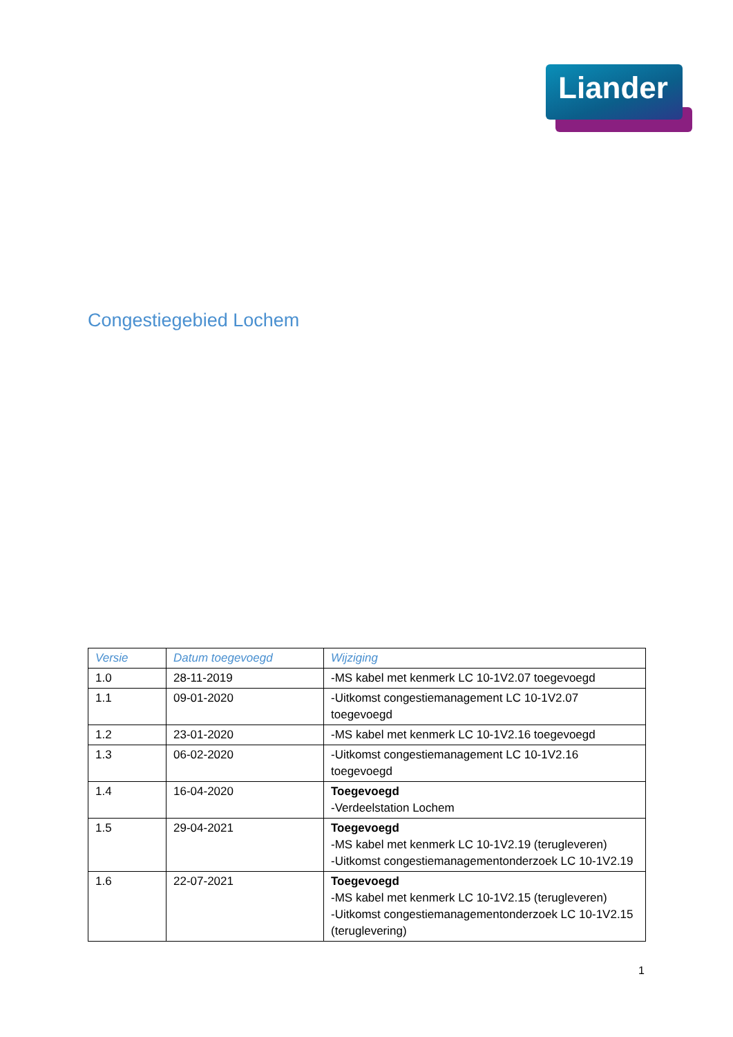Liander
Congestiegebied Lochem
| Versie | Datum toegevoegd | Wijziging |
| --- | --- | --- |
| 1.0 | 28-11-2019 | -MS kabel met kenmerk LC 10-1V2.07 toegevoegd |
| 1.1 | 09-01-2020 | -Uitkomst congestiemanagement LC 10-1V2.07 toegevoegd |
| 1.2 | 23-01-2020 | -MS kabel met kenmerk LC 10-1V2.16 toegevoegd |
| 1.3 | 06-02-2020 | -Uitkomst congestiemanagement LC 10-1V2.16 toegevoegd |
| 1.4 | 16-04-2020 | Toegevoegd -Verdeelstation Lochem |
| 1.5 | 29-04-2021 | Toegevoegd -MS kabel met kenmerk LC 10-1V2.19 (terugleveren) -Uitkomst congestiemanagementonderzoek LC 10-1V2.19 |
| 1.6 | 22-07-2021 | Toegevoegd -MS kabel met kenmerk LC 10-1V2.15 (terugleveren) -Uitkomst congestiemanagementonderzoek LC 10-1V2.15 (teruglevering) |
1